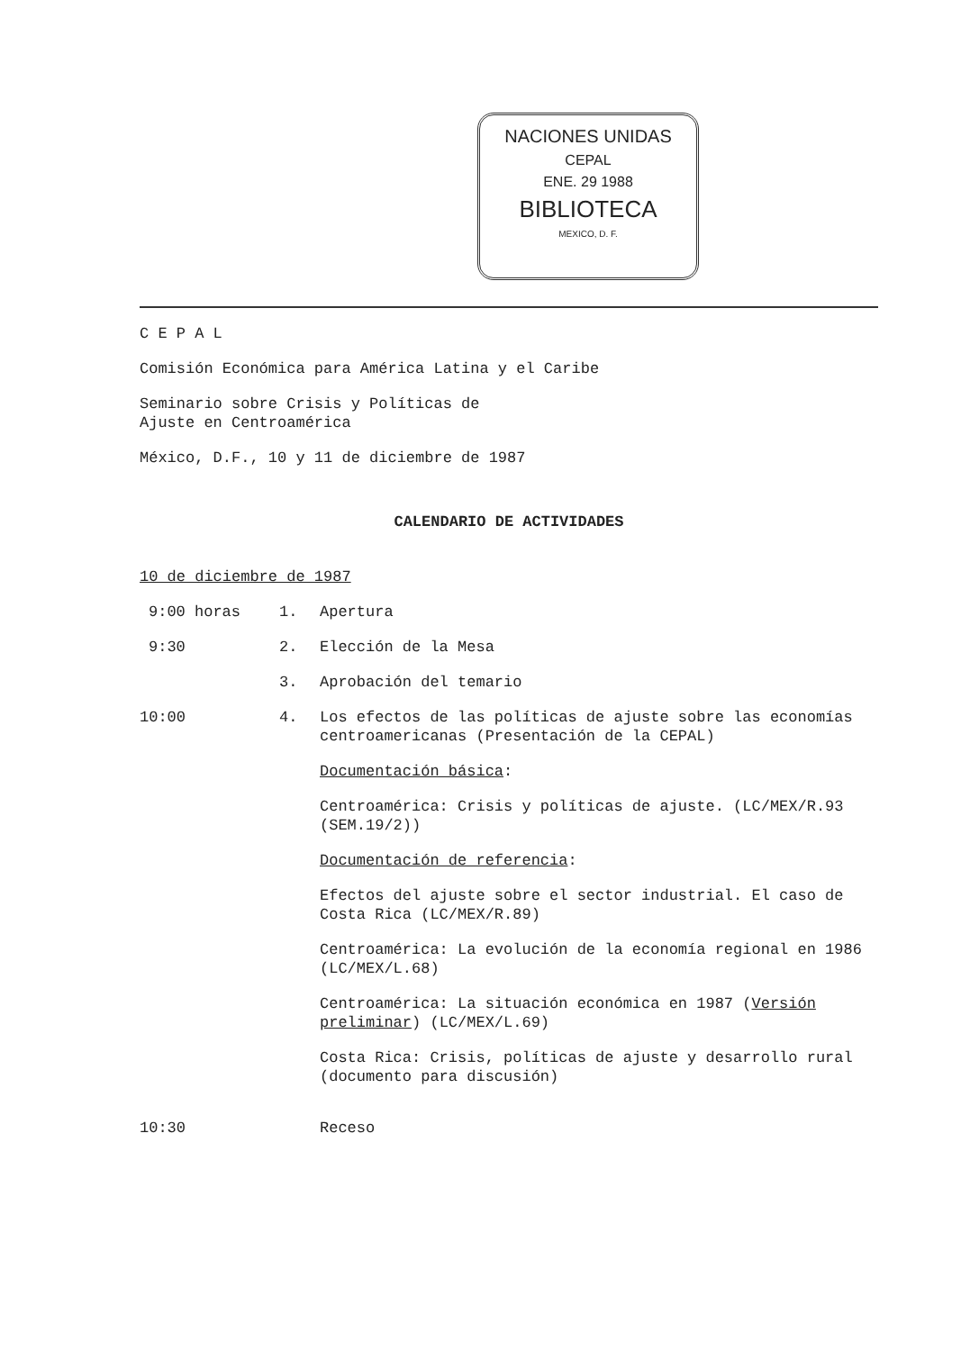NACIONES UNIDAS
CEPAL
ENE. 29 1988
BIBLIOTECA
MEXICO, D. F.
C E P A L
Comisión Económica para América Latina y el Caribe
Seminario sobre Crisis y Políticas de
Ajuste en Centroamérica
México, D.F., 10 y 11 de diciembre de 1987
CALENDARIO DE ACTIVIDADES
10 de diciembre de 1987
9:00 horas 1. Apertura
9:30 2. Elección de la Mesa
3. Aprobación del temario
10:00 4. Los efectos de las políticas de ajuste sobre las economías centroamericanas (Presentación de la CEPAL)
Documentación básica:
Centroamérica: Crisis y políticas de ajuste. (LC/MEX/R.93 (SEM.19/2))
Documentación de referencia:
Efectos del ajuste sobre el sector industrial. El caso de Costa Rica (LC/MEX/R.89)
Centroamérica: La evolución de la economía regional en 1986 (LC/MEX/L.68)
Centroamérica: La situación económica en 1987 (Versión preliminar) (LC/MEX/L.69)
Costa Rica: Crisis, políticas de ajuste y desarrollo rural (documento para discusión)
10:30 Receso